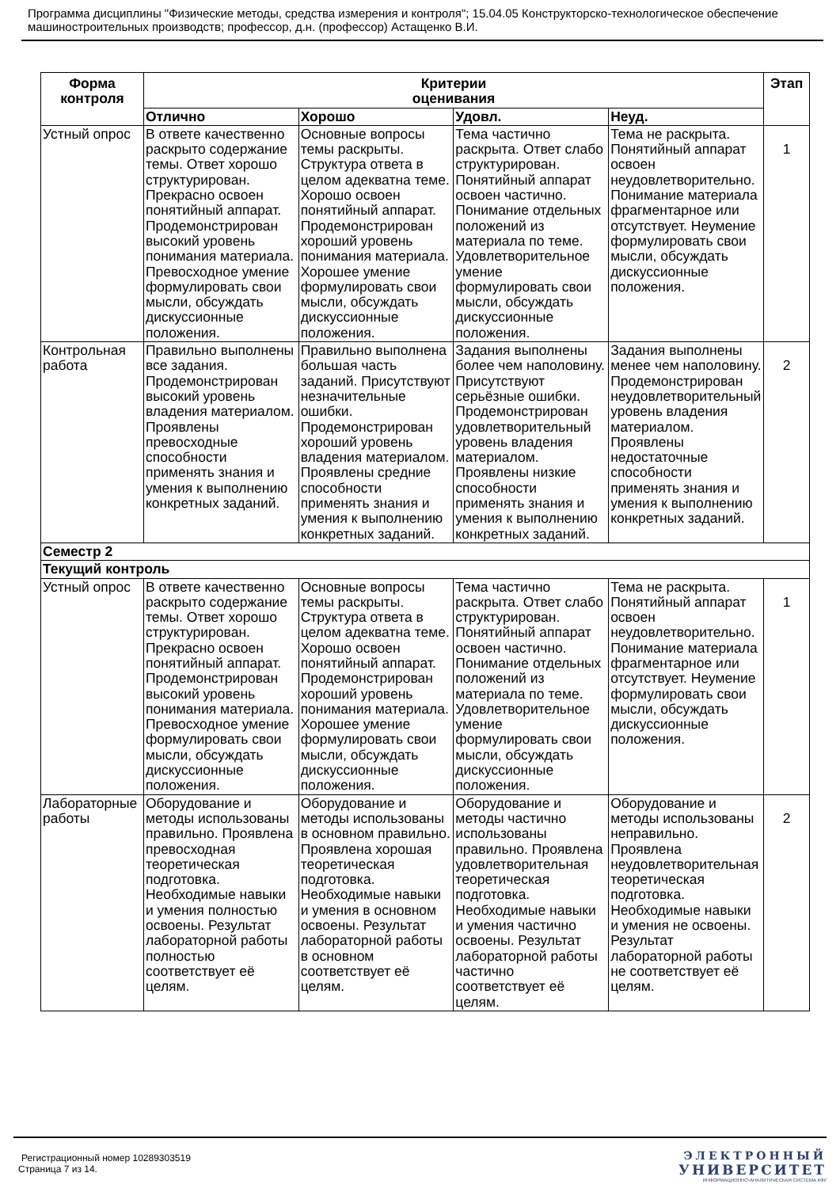Программа дисциплины "Физические методы, средства измерения и контроля"; 15.04.05 Конструкторско-технологическое обеспечение машиностроительных производств; профессор, д.н. (профессор) Астащенко В.И.
| Форма контроля | Критерии оценивания | | | | Этап |
| --- | --- | --- | --- | --- | --- |
| | Отлично | Хорошо | Удовл. | Неуд. | |
| Устный опрос | В ответе качественно раскрыто содержание темы. Ответ хорошо структурирован. Прекрасно освоен понятийный аппарат. Продемонстрирован высокий уровень понимания материала. Превосходное умение формулировать свои мысли, обсуждать дискуссионные положения. | Основные вопросы темы раскрыты. Структура ответа в целом адекватна теме. Хорошо освоен понятийный аппарат. Продемонстрирован хороший уровень понимания материала. Хорошее умение формулировать свои мысли, обсуждать дискуссионные положения. | Тема частично раскрыта. Ответ слабо структурирован. Понятийный аппарат освоен частично. Понимание отдельных положений из материала по теме. Удовлетворительное умение формулировать свои мысли, обсуждать дискуссионные положения. | Тема не раскрыта. Понятийный аппарат освоен неудовлетворительно. Понимание материала фрагментарное или отсутствует. Неумение формулировать свои мысли, обсуждать дискуссионные положения. | 1 |
| Контрольная работа | Правильно выполнены все задания. Продемонстрирован высокий уровень владения материалом. Проявлены превосходные способности применять знания и умения к выполнению конкретных заданий. | Правильно выполнена большая часть заданий. Присутствуют незначительные ошибки. Продемонстрирован хороший уровень владения материалом. Проявлены средние способности применять знания и умения к выполнению конкретных заданий. | Задания выполнены более чем наполовину. Присутствуют серьёзные ошибки. Продемонстрирован удовлетворительный уровень владения материалом. Проявлены низкие способности применять знания и умения к выполнению конкретных заданий. | Задания выполнены менее чем наполовину. Продемонстрирован неудовлетворительный уровень владения материалом. Проявлены недостаточные способности применять знания и умения к выполнению конкретных заданий. | 2 |
| Семестр 2 | | | | | |
| Текущий контроль | | | | | |
| Устный опрос | В ответе качественно раскрыто содержание темы. Ответ хорошо структурирован. Прекрасно освоен понятийный аппарат. Продемонстрирован высокий уровень понимания материала. Превосходное умение формулировать свои мысли, обсуждать дискуссионные положения. | Основные вопросы темы раскрыты. Структура ответа в целом адекватна теме. Хорошо освоен понятийный аппарат. Продемонстрирован хороший уровень понимания материала. Хорошее умение формулировать свои мысли, обсуждать дискуссионные положения. | Тема частично раскрыта. Ответ слабо структурирован. Понятийный аппарат освоен частично. Понимание отдельных положений из материала по теме. Удовлетворительное умение формулировать свои мысли, обсуждать дискуссионные положения. | Тема не раскрыта. Понятийный аппарат освоен неудовлетворительно. Понимание материала фрагментарное или отсутствует. Неумение формулировать свои мысли, обсуждать дискуссионные положения. | 1 |
| Лабораторные работы | Оборудование и методы использованы правильно. Проявлена превосходная теоретическая подготовка. Необходимые навыки и умения полностью освоены. Результат лабораторной работы полностью соответствует её целям. | Оборудование и методы использованы в основном правильно. Проявлена хорошая теоретическая подготовка. Необходимые навыки и умения в основном освоены. Результат лабораторной работы в основном соответствует её целям. | Оборудование и методы частично использованы правильно. Проявлена удовлетворительная теоретическая подготовка. Необходимые навыки и умения частично освоены. Результат лабораторной работы частично соответствует её целям. | Оборудование и методы использованы неправильно. Проявлена неудовлетворительная теоретическая подготовка. Необходимые навыки и умения не освоены. Результат лабораторной работы не соответствует её целям. | 2 |
Регистрационный номер 10289303519
Страница 7 из 14.
ЭЛЕКТРОННЫЙ
УНИВЕРСИТЕТ
ИНФОРМАЦИОННО-АНАЛИТИЧЕСКАЯ СИСТЕМА КФУ